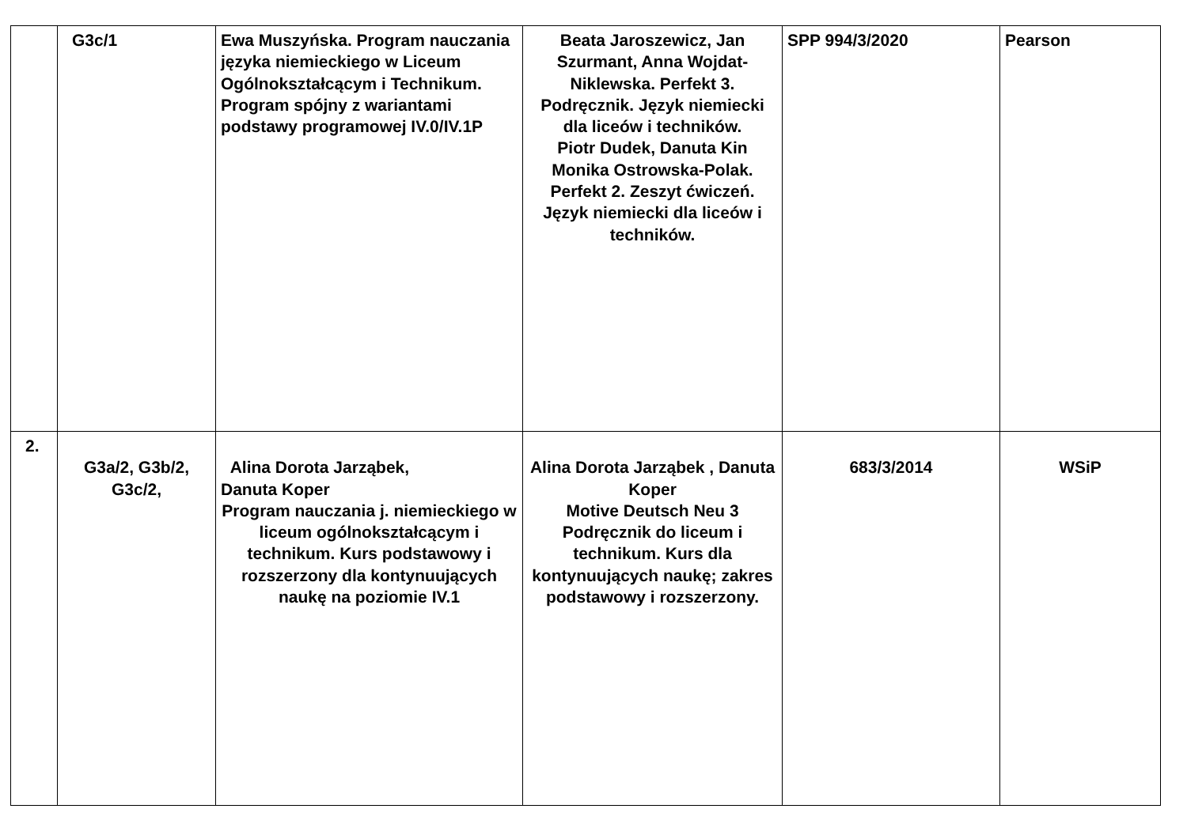| | G3c/1 | Ewa Muszyńska. Program nauczania języka niemieckiego w Liceum Ogólnokształcącym i Technikum. Program spójny z wariantami podstawy programowej IV.0/IV.1P | Beata Jaroszewicz, Jan Szurmant, Anna Wojdat-Niklewska. Perfekt 3. Podręcznik. Język niemiecki dla liceów i techników. Piotr Dudek, Danuta Kin Monika Ostrowska-Polak. Perfekt 2. Zeszyt ćwiczeń. Język niemiecki dla liceów i techników. | SPP 994/3/2020 | Pearson |
| 2. | G3a/2, G3b/2, G3c/2, | Alina Dorota Jarząbek, Danuta Koper Program nauczania j. niemieckiego w liceum ogólnokształcącym i technikum. Kurs podstawowy i rozszerzony dla kontynuujących naukę na poziomie IV.1 | Alina Dorota Jarząbek , Danuta Koper Motive Deutsch Neu 3 Podręcznik do liceum i technikum. Kurs dla kontynuujących naukę; zakres podstawowy i rozszerzony. | 683/3/2014 | WSiP |